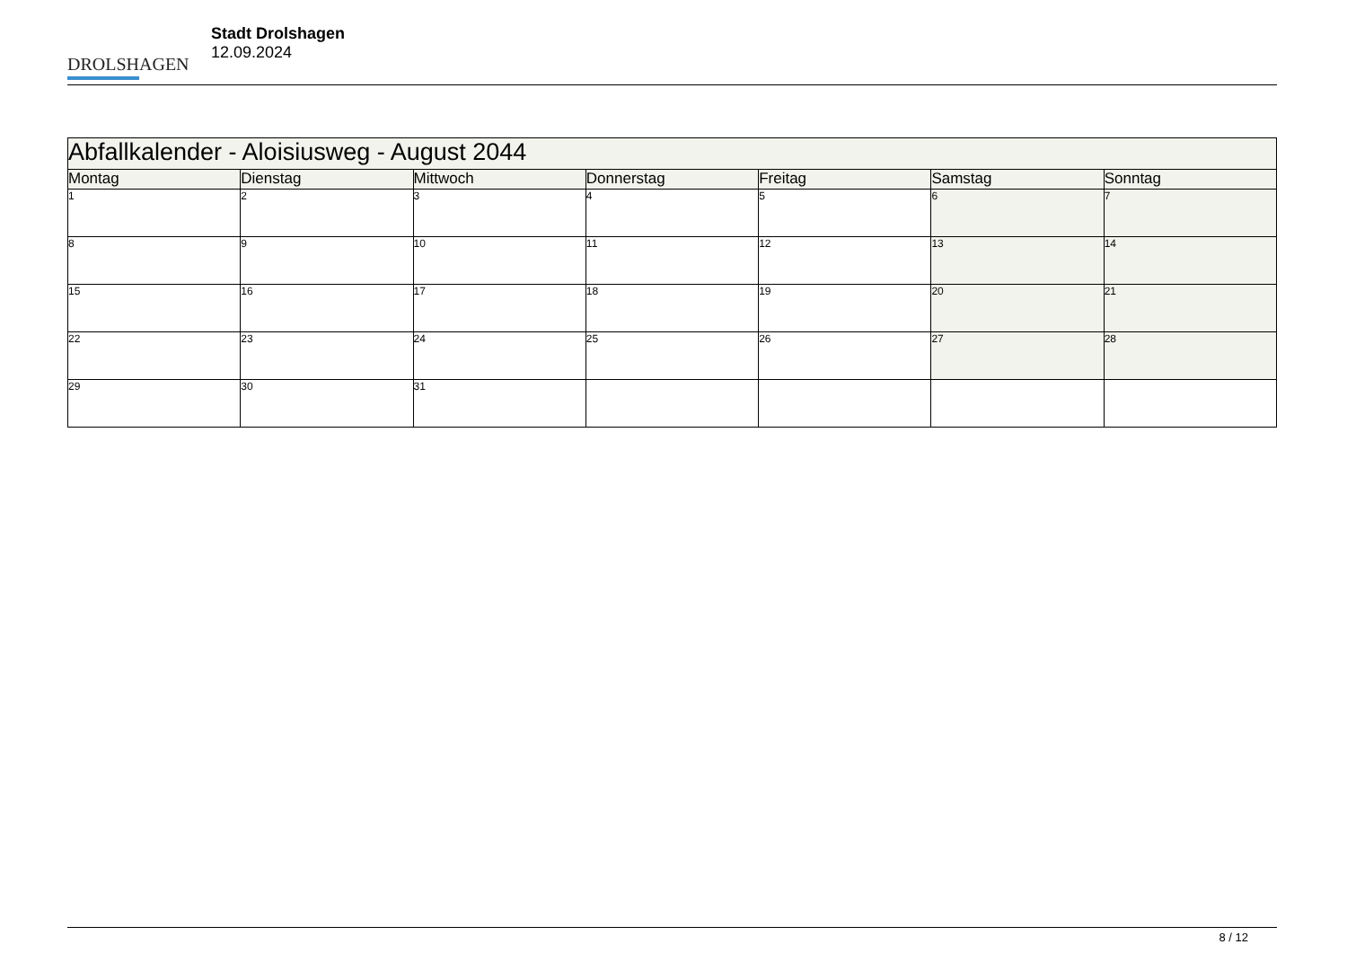DROLSHAGEN
Stadt Drolshagen
12.09.2024
| Abfallkalender - Aloisiusweg - August 2044 | | | | | | |
| Montag | Dienstag | Mittwoch | Donnerstag | Freitag | Samstag | Sonntag |
| 1 | 2 | 3 | 4 | 5 | 6 | 7 |
| 8 | 9 | 10 | 11 | 12 | 13 | 14 |
| 15 | 16 | 17 | 18 | 19 | 20 | 21 |
| 22 | 23 | 24 | 25 | 26 | 27 | 28 |
| 29 | 30 | 31 | | | | |
8 / 12